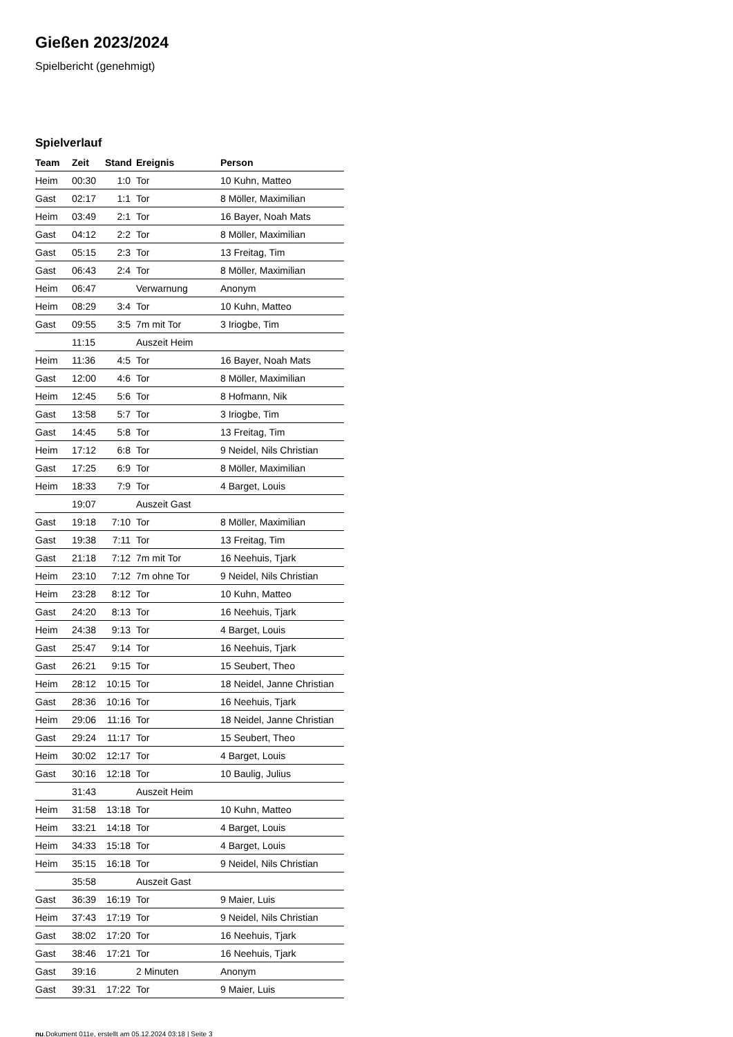Gießen 2023/2024
Spielbericht (genehmigt)
Spielverlauf
| Team | Zeit | Stand | Ereignis | Person |
| --- | --- | --- | --- | --- |
| Heim | 00:30 | 1:0 | Tor | 10 Kuhn, Matteo |
| Gast | 02:17 | 1:1 | Tor | 8 Möller, Maximilian |
| Heim | 03:49 | 2:1 | Tor | 16 Bayer, Noah Mats |
| Gast | 04:12 | 2:2 | Tor | 8 Möller, Maximilian |
| Gast | 05:15 | 2:3 | Tor | 13 Freitag, Tim |
| Gast | 06:43 | 2:4 | Tor | 8 Möller, Maximilian |
| Heim | 06:47 | | Verwarnung | Anonym |
| Heim | 08:29 | 3:4 | Tor | 10 Kuhn, Matteo |
| Gast | 09:55 | 3:5 | 7m mit Tor | 3 Iriogbe, Tim |
| | 11:15 | | Auszeit Heim | |
| Heim | 11:36 | 4:5 | Tor | 16 Bayer, Noah Mats |
| Gast | 12:00 | 4:6 | Tor | 8 Möller, Maximilian |
| Heim | 12:45 | 5:6 | Tor | 8 Hofmann, Nik |
| Gast | 13:58 | 5:7 | Tor | 3 Iriogbe, Tim |
| Gast | 14:45 | 5:8 | Tor | 13 Freitag, Tim |
| Heim | 17:12 | 6:8 | Tor | 9 Neidel, Nils Christian |
| Gast | 17:25 | 6:9 | Tor | 8 Möller, Maximilian |
| Heim | 18:33 | 7:9 | Tor | 4 Barget, Louis |
| | 19:07 | | Auszeit Gast | |
| Gast | 19:18 | 7:10 | Tor | 8 Möller, Maximilian |
| Gast | 19:38 | 7:11 | Tor | 13 Freitag, Tim |
| Gast | 21:18 | 7:12 | 7m mit Tor | 16 Neehuis, Tjark |
| Heim | 23:10 | 7:12 | 7m ohne Tor | 9 Neidel, Nils Christian |
| Heim | 23:28 | 8:12 | Tor | 10 Kuhn, Matteo |
| Gast | 24:20 | 8:13 | Tor | 16 Neehuis, Tjark |
| Heim | 24:38 | 9:13 | Tor | 4 Barget, Louis |
| Gast | 25:47 | 9:14 | Tor | 16 Neehuis, Tjark |
| Gast | 26:21 | 9:15 | Tor | 15 Seubert, Theo |
| Heim | 28:12 | 10:15 | Tor | 18 Neidel, Janne Christian |
| Gast | 28:36 | 10:16 | Tor | 16 Neehuis, Tjark |
| Heim | 29:06 | 11:16 | Tor | 18 Neidel, Janne Christian |
| Gast | 29:24 | 11:17 | Tor | 15 Seubert, Theo |
| Heim | 30:02 | 12:17 | Tor | 4 Barget, Louis |
| Gast | 30:16 | 12:18 | Tor | 10 Baulig, Julius |
| | 31:43 | | Auszeit Heim | |
| Heim | 31:58 | 13:18 | Tor | 10 Kuhn, Matteo |
| Heim | 33:21 | 14:18 | Tor | 4 Barget, Louis |
| Heim | 34:33 | 15:18 | Tor | 4 Barget, Louis |
| Heim | 35:15 | 16:18 | Tor | 9 Neidel, Nils Christian |
| | 35:58 | | Auszeit Gast | |
| Gast | 36:39 | 16:19 | Tor | 9 Maier, Luis |
| Heim | 37:43 | 17:19 | Tor | 9 Neidel, Nils Christian |
| Gast | 38:02 | 17:20 | Tor | 16 Neehuis, Tjark |
| Gast | 38:46 | 17:21 | Tor | 16 Neehuis, Tjark |
| Gast | 39:16 | | 2 Minuten | Anonym |
| Gast | 39:31 | 17:22 | Tor | 9 Maier, Luis |
nu.Dokument 011e, erstellt am 05.12.2024 03:18 | Seite 3